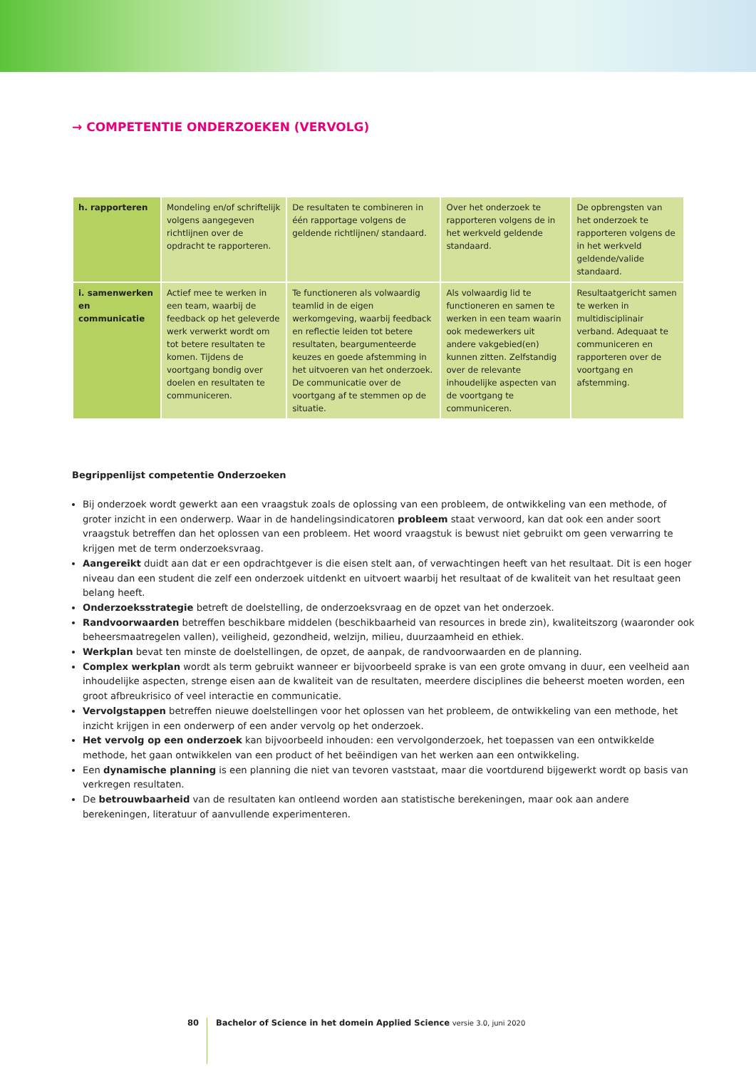→ COMPETENTIE ONDERZOEKEN (VERVOLG)
| h. rapporteren | Mondeling en/of schriftelijk volgens aangegeven richtlijnen over de opdracht te rapporteren. | De resultaten te combineren in één rapportage volgens de geldende richtlijnen/ standaard. | Over het onderzoek te rapporteren volgens de in het werkveld geldende standaard. | De opbrengsten van het onderzoek te rapporteren volgens de in het werkveld geldende/valide standaard. |
| i. samenwerken en communicatie | Actief mee te werken in een team, waarbij de feedback op het geleverde werk verwerkt wordt om tot betere resultaten te komen. Tijdens de voortgang bondig over doelen en resultaten te communiceren. | Te functioneren als volwaardig teamlid in de eigen werkomgeving, waarbij feedback en reflectie leiden tot betere resultaten, beargumenteerde keuzes en goede afstemming in het uitvoeren van het onderzoek. De communicatie over de voortgang af te stemmen op de situatie. | Als volwaardig lid te functioneren en samen te werken in een team waarin ook medewerkers uit andere vakgebied(en) kunnen zitten. Zelfstandig over de relevante inhoudelijke aspecten van de voortgang te communiceren. | Resultaatgericht samen te werken in multidisciplinair verband. Adequaat te communiceren en rapporteren over de voortgang en afstemming. |
Begrippenlijst competentie Onderzoeken
Bij onderzoek wordt gewerkt aan een vraagstuk zoals de oplossing van een probleem, de ontwikkeling van een methode, of groter inzicht in een onderwerp. Waar in de handelingsindicatoren probleem staat verwoord, kan dat ook een ander soort vraagstuk betreffen dan het oplossen van een probleem. Het woord vraagstuk is bewust niet gebruikt om geen verwarring te krijgen met de term onderzoeksvraag.
Aangereikt duidt aan dat er een opdrachtgever is die eisen stelt aan, of verwachtingen heeft van het resultaat. Dit is een hoger niveau dan een student die zelf een onderzoek uitdenkt en uitvoert waarbij het resultaat of de kwaliteit van het resultaat geen belang heeft.
Onderzoeksstrategie betreft de doelstelling, de onderzoeksvraag en de opzet van het onderzoek.
Randvoorwaarden betreffen beschikbare middelen (beschikbaarheid van resources in brede zin), kwaliteitszorg (waaronder ook beheersmaatregelen vallen), veiligheid, gezondheid, welzijn, milieu, duurzaamheid en ethiek.
Werkplan bevat ten minste de doelstellingen, de opzet, de aanpak, de randvoorwaarden en de planning.
Complex werkplan wordt als term gebruikt wanneer er bijvoorbeeld sprake is van een grote omvang in duur, een veelheid aan inhoudelijke aspecten, strenge eisen aan de kwaliteit van de resultaten, meerdere disciplines die beheerst moeten worden, een groot afbreukrisico of veel interactie en communicatie.
Vervolgstappen betreffen nieuwe doelstellingen voor het oplossen van het probleem, de ontwikkeling van een methode, het inzicht krijgen in een onderwerp of een ander vervolg op het onderzoek.
Het vervolg op een onderzoek kan bijvoorbeeld inhouden: een vervolgonderzoek, het toepassen van een ontwikkelde methode, het gaan ontwikkelen van een product of het beëindigen van het werken aan een ontwikkeling.
Een dynamische planning is een planning die niet van tevoren vaststaat, maar die voortdurend bijgewerkt wordt op basis van verkregen resultaten.
De betrouwbaarheid van de resultaten kan ontleend worden aan statistische berekeningen, maar ook aan andere berekeningen, literatuur of aanvullende experimenteren.
80 Bachelor of Science in het domein Applied Science versie 3.0, juni 2020